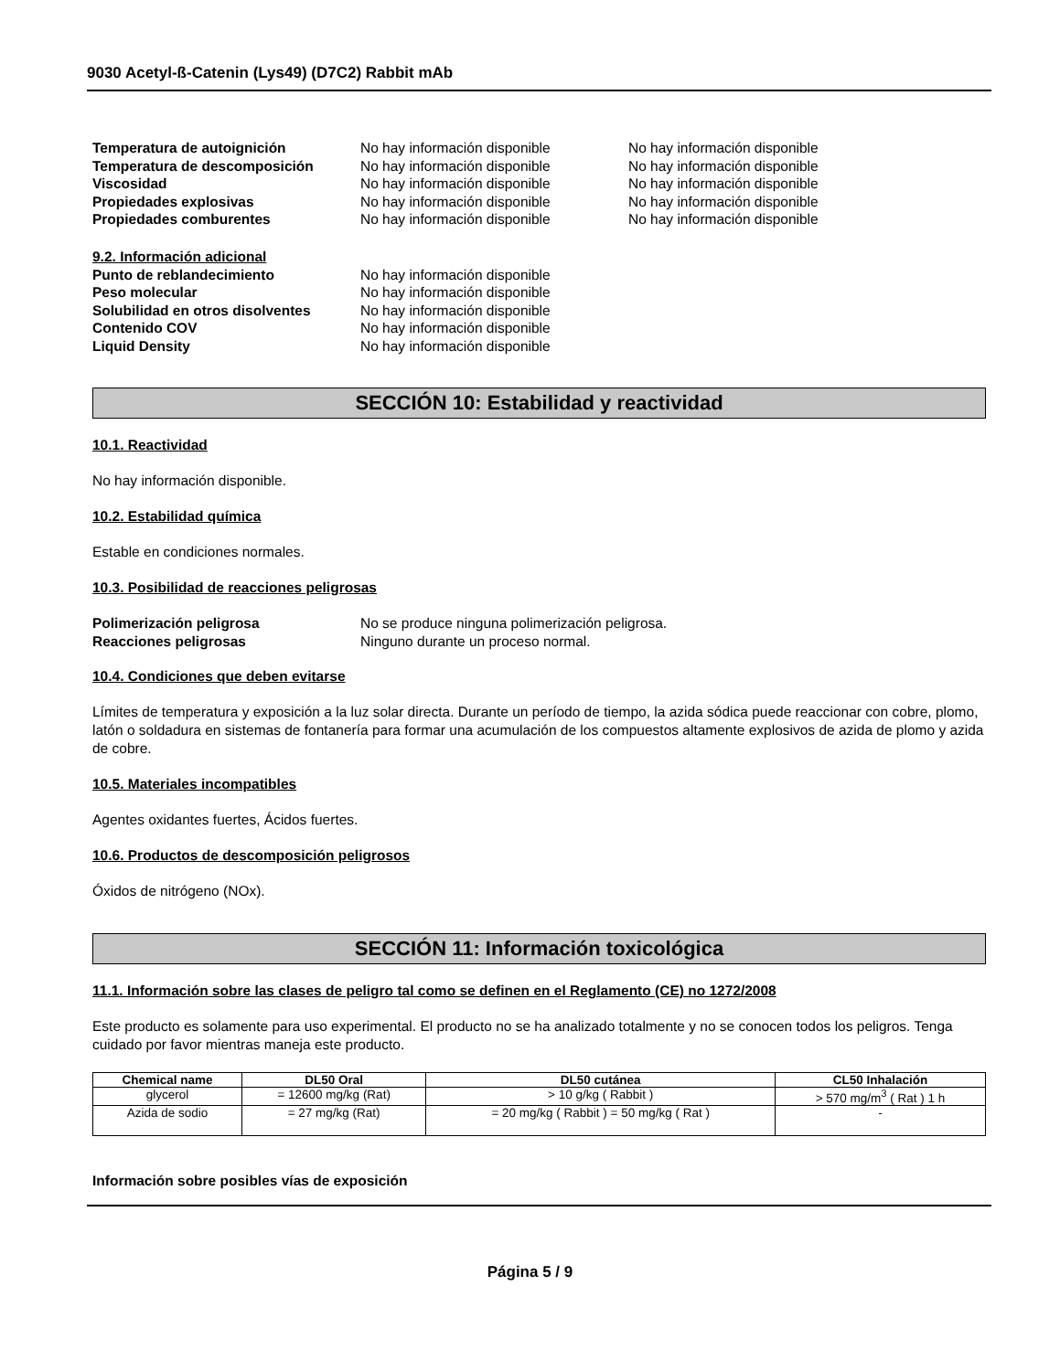9030 Acetyl-ß-Catenin (Lys49) (D7C2) Rabbit mAb
Temperatura de autoignición No hay información disponible No hay información disponible
Temperatura de descomposición No hay información disponible No hay información disponible
Viscosidad No hay información disponible No hay información disponible
Propiedades explosivas No hay información disponible No hay información disponible
Propiedades comburentes No hay información disponible No hay información disponible
9.2. Información adicional
Punto de reblandecimiento No hay información disponible
Peso molecular No hay información disponible
Solubilidad en otros disolventes
No hay información disponible
Contenido COV No hay información disponible
Liquid Density No hay información disponible
SECCIÓN 10: Estabilidad y reactividad
10.1. Reactividad
No hay información disponible.
10.2. Estabilidad química
Estable en condiciones normales.
10.3. Posibilidad de reacciones peligrosas
Polimerización peligrosa No se produce ninguna polimerización peligrosa.
Reacciones peligrosas Ninguno durante un proceso normal.
10.4. Condiciones que deben evitarse
Límites de temperatura y exposición a la luz solar directa. Durante un período de tiempo, la azida sódica puede reaccionar con cobre, plomo, latón o soldadura en sistemas de fontanería para formar una acumulación de los compuestos altamente explosivos de azida de plomo y azida de cobre.
10.5. Materiales incompatibles
Agentes oxidantes fuertes, Ácidos fuertes.
10.6. Productos de descomposición peligrosos
Óxidos de nitrógeno (NOx).
SECCIÓN 11: Información toxicológica
11.1. Información sobre las clases de peligro tal como se definen en el Reglamento (CE) no 1272/2008
Este producto es solamente para uso experimental. El producto no se ha analizado totalmente y no se conocen todos los peligros. Tenga cuidado por favor mientras maneja este producto.
| Chemical name | DL50 Oral | DL50 cutánea | CL50 Inhalación |
| --- | --- | --- | --- |
| glycerol | = 12600 mg/kg (Rat) | > 10 g/kg ( Rabbit ) | > 570 mg/m<sup>3</sup> ( Rat ) 1 h |
| Azida de sodio | = 27 mg/kg (Rat) | = 20 mg/kg ( Rabbit ) = 50 mg/kg ( Rat ) | - |
Información sobre posibles vías de exposición
Página 5 / 9